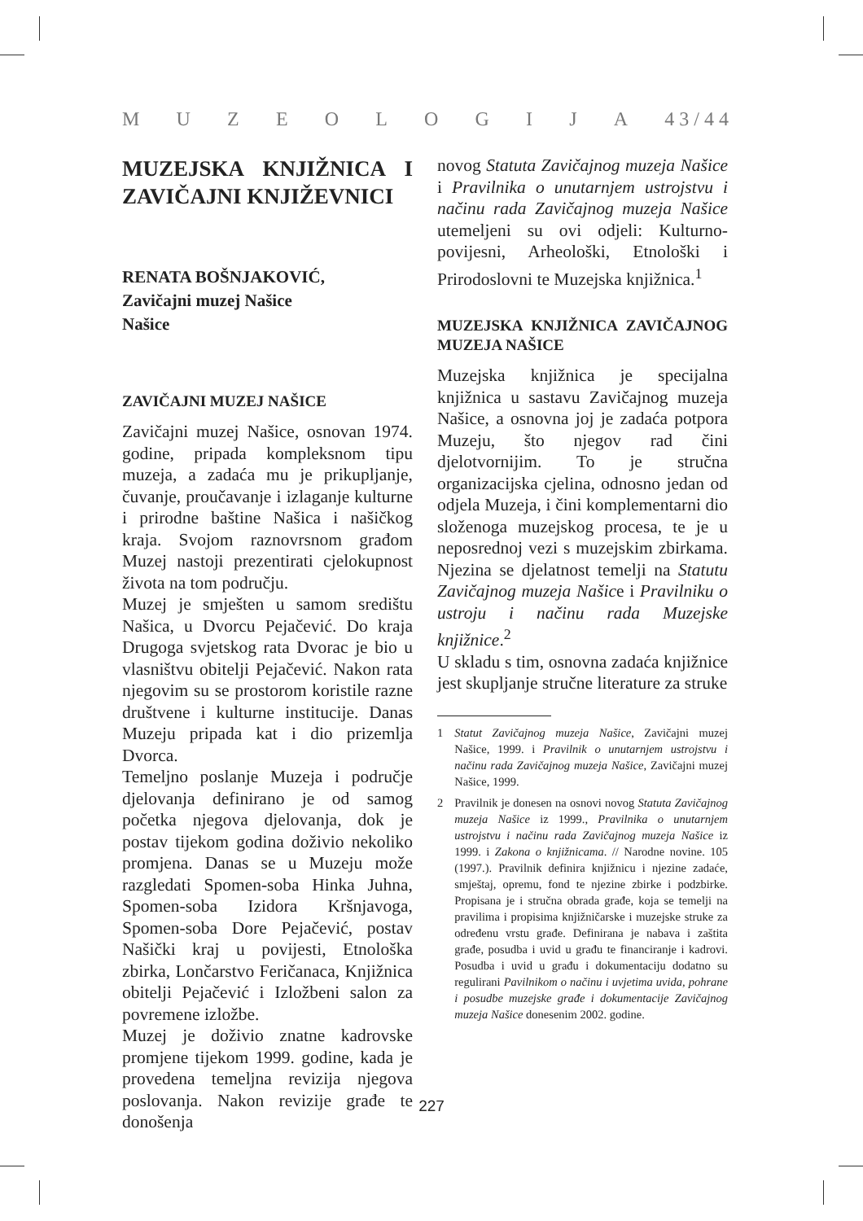MUZEOLOGIJA 4 3 / 4 4
MUZEJSKA KNJIŽNICA I ZAVIČAJNI KNJIŽEVNICI
RENATA BOŠNJAKOVIĆ,
Zavičajni muzej Našice
Našice
ZAVIČAJNI MUZEJ NAŠICE
Zavičajni muzej Našice, osnovan 1974. godine, pripada kompleksnom tipu muzeja, a zadaća mu je prikupljanje, čuvanje, proučavanje i izlaganje kulturne i prirodne baštine Našica i našičkog kraja. Svojom raznovrsnom građom Muzej nastoji prezentirati cjelokupnost života na tom području.
Muzej je smješten u samom središtu Našica, u Dvorcu Pejačević. Do kraja Drugoga svjetskog rata Dvorac je bio u vlasništvu obitelji Pejačević. Nakon rata njegovim su se prostorom koristile razne društvene i kulturne institucije. Danas Muzeju pripada kat i dio prizemlja Dvorca.
Temeljno poslanje Muzeja i područje djelovanja definirano je od samog početka njegova djelovanja, dok je postav tijekom godina doživio nekoliko promjena. Danas se u Muzeju može razgledati Spomen-soba Hinka Juhna, Spomen-soba Izidora Kršnjavoga, Spomen-soba Dore Pejačević, postav Našički kraj u povijesti, Etnološka zbirka, Lončarstvo Feričanaca, Knjižnica obitelji Pejačević i Izložbeni salon za povremene izložbe.
Muzej je doživio znatne kadrovske promjene tijekom 1999. godine, kada je provedena temeljna revizija njegova poslovanja. Nakon revizije građe te donošenja
novog Statuta Zavičajnog muzeja Našice i Pravilnika o unutarnjem ustrojstvu i načinu rada Zavičajnog muzeja Našice utemeljeni su ovi odjeli: Kulturno-povijesni, Arheološki, Etnološki i Prirodoslovni te Muzejska knjižnica.<sup>1</sup>
MUZEJSKA KNJIŽNICA ZAVIČAJNOG MUZEJA NAŠICE
Muzejska knjižnica je specijalna knjižnica u sastavu Zavičajnog muzeja Našice, a osnovna joj je zadaća potpora Muzeju, što njegov rad čini djelotvornijim. To je stručna organizacijska cjelina, odnosno jedan od odjela Muzeja, i čini komplementarni dio složenoga muzejskog procesa, te je u neposrednoj vezi s muzejskim zbirkama. Njezina se djelatnost temelji na Statutu Zavičajnog muzeja Našice i Pravilniku o ustroju i načinu rada Muzejske knjižnice.<sup>2</sup>
U skladu s tim, osnovna zadaća knjižnice jest skupljanje stručne literature za struke
1 Statut Zavičajnog muzeja Našice, Zavičajni muzej Našice, 1999. i Pravilnik o unutarnjem ustrojstvu i načinu rada Zavičajnog muzeja Našice, Zavičajni muzej Našice, 1999.
2 Pravilnik je donesen na osnovi novog Statuta Zavičajnog muzeja Našice iz 1999., Pravilnika o unutarnjem ustrojstvu i načinu rada Zavičajnog muzeja Našice iz 1999. i Zakona o knjižnicama. // Narodne novine. 105 (1997.). Pravilnik definira knjižnicu i njezine zadaće, smještaj, opremu, fond te njezine zbirke i podzbirke. Propisana je i stručna obrada građe, koja se temelji na pravilima i propisima knjižničarske i muzejske struke za određenu vrstu građe. Definirana je nabava i zaštita građe, posudba i uvid u građu te financiranje i kadrovi. Posudba i uvid u građu i dokumentaciju dodatno su regulirani Pavilnikom o načinu i uvjetima uvida, pohrane i posudbe muzejske građe i dokumentacije Zavičajnog muzeja Našice donesenim 2002. godine.
227